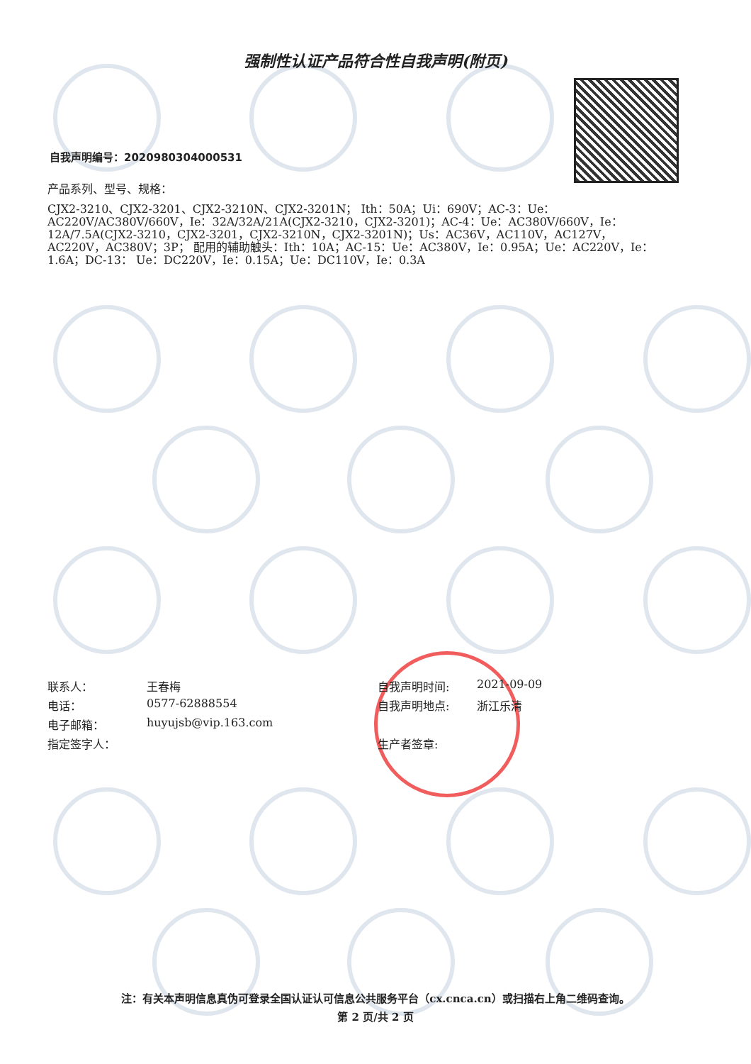强制性认证产品符合性自我声明(附页)
自我声明编号：2020980304000531
产品系列、型号、规格：
CJX2-3210、CJX2-3201、CJX2-3210N、CJX2-3201N； Ith：50A；Ui：690V；AC-3：Ue：AC220V/AC380V/660V，Ie：32A/32A/21A(CJX2-3210，CJX2-3201)；AC-4：Ue：AC380V/660V，Ie：12A/7.5A(CJX2-3210，CJX2-3201，CJX2-3210N，CJX2-3201N)；Us：AC36V，AC110V，AC127V，AC220V，AC380V；3P； 配用的辅助触头：Ith：10A；AC-15：Ue：AC380V，Ie：0.95A；Ue：AC220V，Ie：1.6A；DC-13： Ue：DC220V，Ie：0.15A；Ue：DC110V，Ie：0.3A
联系人： 王春梅
电话： 0577-62888554
电子邮箱： huyujsb@vip.163.com
指定签字人：
自我声明时间: 2021-09-09
自我声明地点: 浙江乐清
生产者签章:
注：有关本声明信息真伪可登录全国认证认可信息公共服务平台（cx.cnca.cn）或扫描右上角二维码查询。
第 2 页/共 2 页